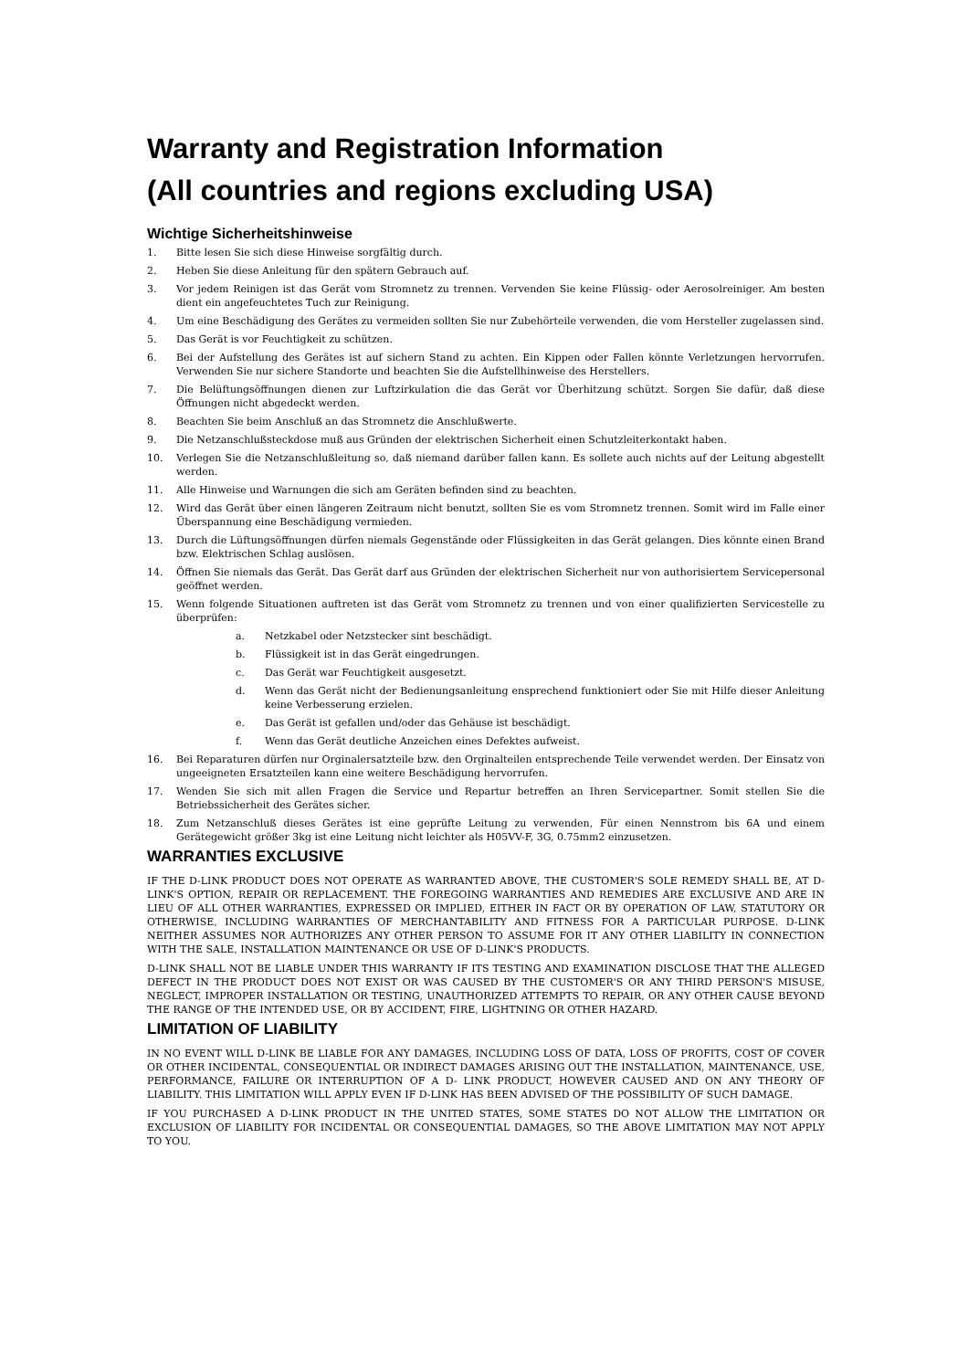Warranty and Registration Information
(All countries and regions excluding USA)
Wichtige Sicherheitshinweise
1. Bitte lesen Sie sich diese Hinweise sorgfältig durch.
2. Heben Sie diese Anleitung für den spätern Gebrauch auf.
3. Vor jedem Reinigen ist das Gerät vom Stromnetz zu trennen. Vervenden Sie keine Flüssig- oder Aerosolreiniger. Am besten dient ein angefeuchtetes Tuch zur Reinigung.
4. Um eine Beschädigung des Gerätes zu vermeiden sollten Sie nur Zubehörteile verwenden, die vom Hersteller zugelassen sind.
5. Das Gerät is vor Feuchtigkeit zu schützen.
6. Bei der Aufstellung des Gerätes ist auf sichern Stand zu achten. Ein Kippen oder Fallen könnte Verletzungen hervorrufen. Verwenden Sie nur sichere Standorte und beachten Sie die Aufstellhinweise des Herstellers.
7. Die Belüftungsöffnungen dienen zur Luftzirkulation die das Gerät vor Überhitzung schützt. Sorgen Sie dafür, daß diese Öffnungen nicht abgedeckt werden.
8. Beachten Sie beim Anschluß an das Stromnetz die Anschlußwerte.
9. Die Netzanschlußsteckdose muß aus Gründen der elektrischen Sicherheit einen Schutzleiterkontakt haben.
10. Verlegen Sie die Netzanschlußleitung so, daß niemand darüber fallen kann. Es sollete auch nichts auf der Leitung abgestellt werden.
11. Alle Hinweise und Warnungen die sich am Geräten befinden sind zu beachten.
12. Wird das Gerät über einen längeren Zeitraum nicht benutzt, sollten Sie es vom Stromnetz trennen. Somit wird im Falle einer Überspannung eine Beschädigung vermieden.
13. Durch die Lüftungsöffnungen dürfen niemals Gegenstände oder Flüssigkeiten in das Gerät gelangen. Dies könnte einen Brand bzw. Elektrischen Schlag auslösen.
14. Öffnen Sie niemals das Gerät. Das Gerät darf aus Gründen der elektrischen Sicherheit nur von authorisiertem Servicepersonal geöffnet werden.
15. Wenn folgende Situationen auftreten ist das Gerät vom Stromnetz zu trennen und von einer qualifizierten Servicestelle zu überprüfen:
a. Netzkabel oder Netzstecker sint beschädigt.
b. Flüssigkeit ist in das Gerät eingedrungen.
c. Das Gerät war Feuchtigkeit ausgesetzt.
d. Wenn das Gerät nicht der Bedienungsanleitung ensprechend funktioniert oder Sie mit Hilfe dieser Anleitung keine Verbesserung erzielen.
e. Das Gerät ist gefallen und/oder das Gehäuse ist beschädigt.
f. Wenn das Gerät deutliche Anzeichen eines Defektes aufweist.
16. Bei Reparaturen dürfen nur Orginalersatzteile bzw. den Orginalteilen entsprechende Teile verwendet werden. Der Einsatz von ungeeigneten Ersatzteilen kann eine weitere Beschädigung hervorrufen.
17. Wenden Sie sich mit allen Fragen die Service und Repartur betreffen an Ihren Servicepartner. Somit stellen Sie die Betriebssicherheit des Gerätes sicher.
18. Zum Netzanschluß dieses Gerätes ist eine geprüfte Leitung zu verwenden, Für einen Nennstrom bis 6A und einem Gerätegewicht größer 3kg ist eine Leitung nicht leichter als H05VV-F, 3G, 0.75mm2 einzusetzen.
WARRANTIES EXCLUSIVE
IF THE D-LINK PRODUCT DOES NOT OPERATE AS WARRANTED ABOVE, THE CUSTOMER'S SOLE REMEDY SHALL BE, AT D-LINK'S OPTION, REPAIR OR REPLACEMENT. THE FOREGOING WARRANTIES AND REMEDIES ARE EXCLUSIVE AND ARE IN LIEU OF ALL OTHER WARRANTIES, EXPRESSED OR IMPLIED, EITHER IN FACT OR BY OPERATION OF LAW, STATUTORY OR OTHERWISE, INCLUDING WARRANTIES OF MERCHANTABILITY AND FITNESS FOR A PARTICULAR PURPOSE. D-LINK NEITHER ASSUMES NOR AUTHORIZES ANY OTHER PERSON TO ASSUME FOR IT ANY OTHER LIABILITY IN CONNECTION WITH THE SALE, INSTALLATION MAINTENANCE OR USE OF D-LINK'S PRODUCTS.
D-LINK SHALL NOT BE LIABLE UNDER THIS WARRANTY IF ITS TESTING AND EXAMINATION DISCLOSE THAT THE ALLEGED DEFECT IN THE PRODUCT DOES NOT EXIST OR WAS CAUSED BY THE CUSTOMER'S OR ANY THIRD PERSON'S MISUSE, NEGLECT, IMPROPER INSTALLATION OR TESTING, UNAUTHORIZED ATTEMPTS TO REPAIR, OR ANY OTHER CAUSE BEYOND THE RANGE OF THE INTENDED USE, OR BY ACCIDENT, FIRE, LIGHTNING OR OTHER HAZARD.
LIMITATION OF LIABILITY
IN NO EVENT WILL D-LINK BE LIABLE FOR ANY DAMAGES, INCLUDING LOSS OF DATA, LOSS OF PROFITS, COST OF COVER OR OTHER INCIDENTAL, CONSEQUENTIAL OR INDIRECT DAMAGES ARISING OUT THE INSTALLATION, MAINTENANCE, USE, PERFORMANCE, FAILURE OR INTERRUPTION OF A D- LINK PRODUCT, HOWEVER CAUSED AND ON ANY THEORY OF LIABILITY. THIS LIMITATION WILL APPLY EVEN IF D-LINK HAS BEEN ADVISED OF THE POSSIBILITY OF SUCH DAMAGE.
IF YOU PURCHASED A D-LINK PRODUCT IN THE UNITED STATES, SOME STATES DO NOT ALLOW THE LIMITATION OR EXCLUSION OF LIABILITY FOR INCIDENTAL OR CONSEQUENTIAL DAMAGES, SO THE ABOVE LIMITATION MAY NOT APPLY TO YOU.